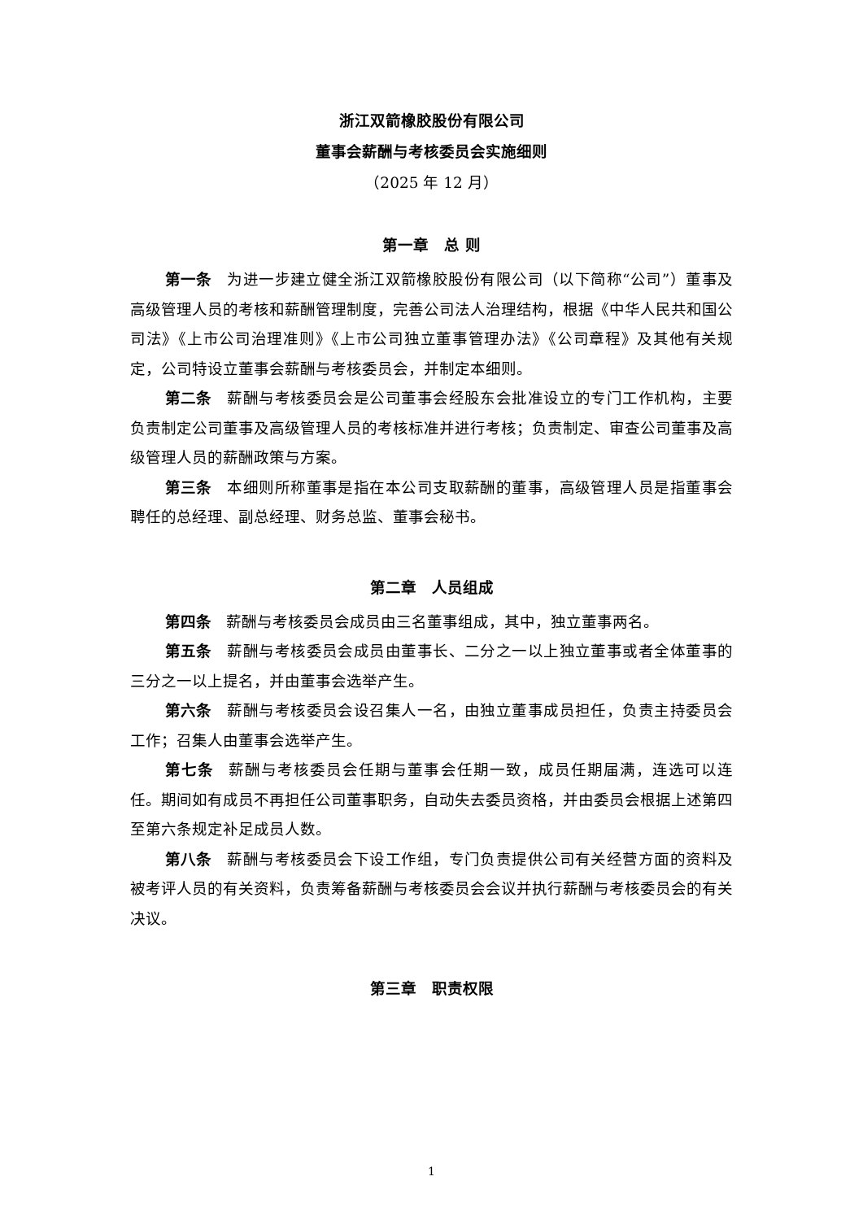浙江双箭橡胶股份有限公司
董事会薪酬与考核委员会实施细则
（2025 年 12 月）
第一章　总 则
第一条 为进一步建立健全浙江双箭橡胶股份有限公司（以下简称“公司”）董事及高级管理人员的考核和薪酬管理制度，完善公司法人治理结构，根据《中华人民共和国公司法》《上市公司治理准则》《上市公司独立董事管理办法》《公司章程》及其他有关规定，公司特设立董事会薪酬与考核委员会，并制定本细则。
第二条 薪酬与考核委员会是公司董事会经股东会批准设立的专门工作机构，主要负责制定公司董事及高级管理人员的考核标准并进行考核；负责制定、审查公司董事及高级管理人员的薪酬政策与方案。
第三条 本细则所称董事是指在本公司支取薪酬的董事，高级管理人员是指董事会聘任的总经理、副总经理、财务总监、董事会秘书。
第二章　人员组成
第四条 薪酬与考核委员会成员由三名董事组成，其中，独立董事两名。
第五条 薪酬与考核委员会成员由董事长、二分之一以上独立董事或者全体董事的三分之一以上提名，并由董事会选举产生。
第六条 薪酬与考核委员会设召集人一名，由独立董事成员担任，负责主持委员会工作；召集人由董事会选举产生。
第七条 薪酬与考核委员会任期与董事会任期一致，成员任期届满，连选可以连任。期间如有成员不再担任公司董事职务，自动失去委员资格，并由委员会根据上述第四至第六条规定补足成员人数。
第八条 薪酬与考核委员会下设工作组，专门负责提供公司有关经营方面的资料及被考评人员的有关资料，负责筹备薪酬与考核委员会会议并执行薪酬与考核委员会的有关决议。
第三章　职责权限
1